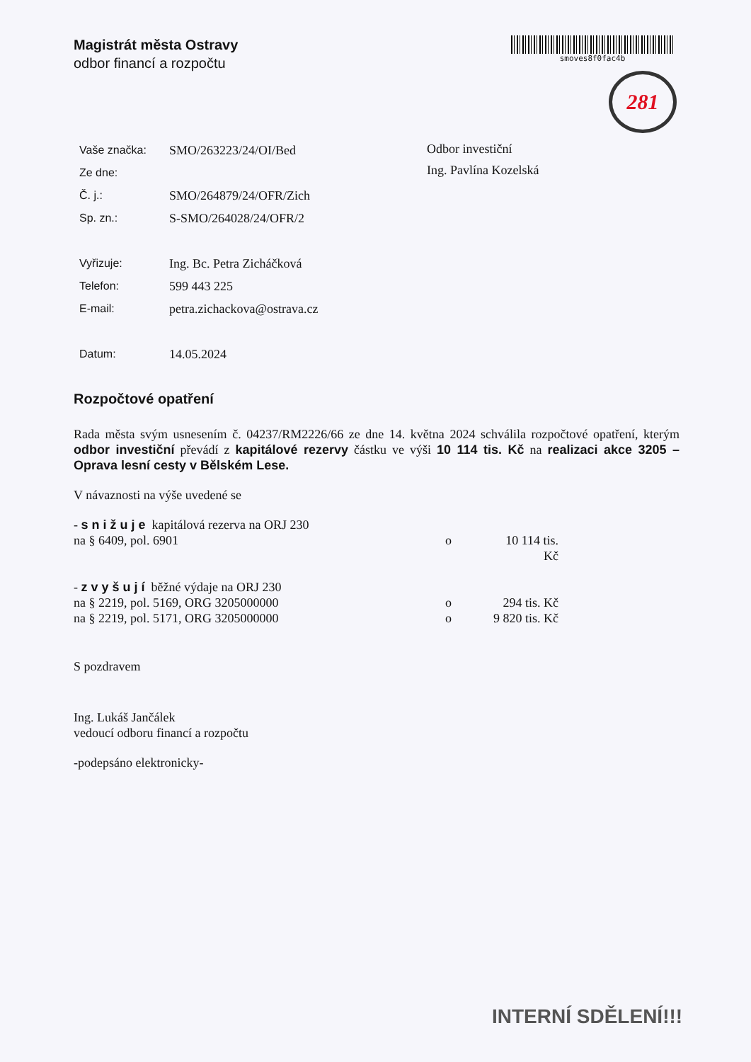Magistrát města Ostravy
odbor financí a rozpočtu
smoves8f0fac4b
281
| Vaše značka: | SMO/263223/24/OI/Bed |
| Ze dne: | |
| Č. j.: | SMO/264879/24/OFR/Zich |
| Sp. zn.: | S-SMO/264028/24/OFR/2 |
| Vyřizuje: | Ing. Bc. Petra Zicháčková |
| Telefon: | 599 443 225 |
| E-mail: | petra.zichackova@ostrava.cz |
| Datum: | 14.05.2024 |
Odbor investiční
Ing. Pavlína Kozelská
Rozpočtové opatření
Rada města svým usnesením č. 04237/RM2226/66 ze dne 14. května 2024 schválila rozpočtové opatření, kterým odbor investiční převádí z kapitálové rezervy částku ve výši 10 114 tis. Kč na realizaci akce 3205 – Oprava lesní cesty v Bělském Lese.
V návaznosti na výše uvedené se
- s n i ž u j e kapitálová rezerva na ORJ 230
na § 6409, pol. 6901 o 10 114 tis. Kč
- z v y š u j í běžné výdaje na ORJ 230
na § 2219, pol. 5169, ORG 3205000000 o 294 tis. Kč
na § 2219, pol. 5171, ORG 3205000000 o 9 820 tis. Kč
S pozdravem
Ing. Lukáš Jančálek
vedoucí odboru financí a rozpočtu
-podepsáno elektronicky-
INTERNÍ SDĚLENÍ!!!